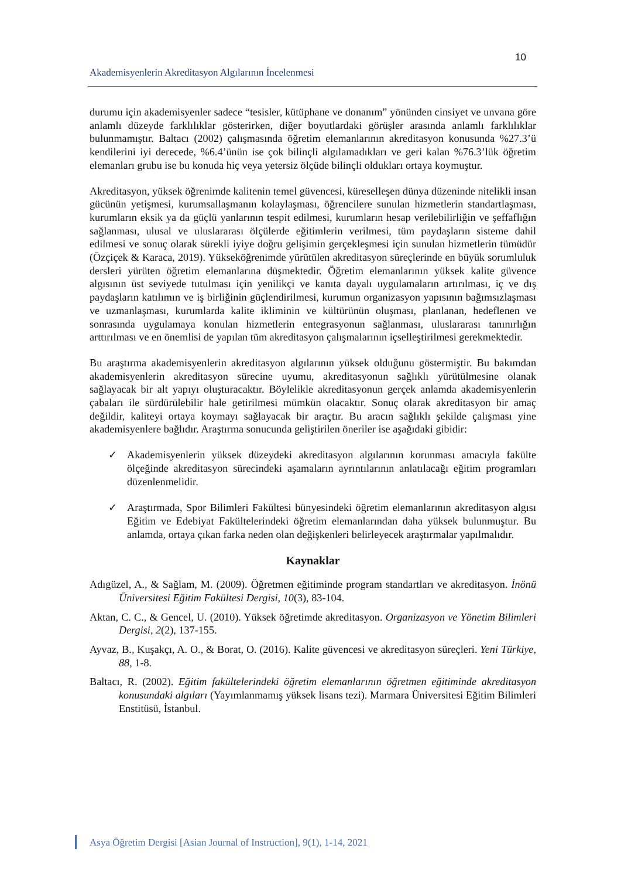10
Akademisyenlerin Akreditasyon Algılarının İncelenmesi
durumu için akademisyenler sadece “tesisler, kütüphane ve donanım” yönünden cinsiyet ve unvana göre anlamlı düzeyde farklılıklar gösterirken, diğer boyutlardaki görüşler arasında anlamlı farklılıklar bulunmamıştır. Baltacı (2002) çalışmasında öğretim elemanlarının akreditasyon konusunda %27.3’ü kendilerini iyi derecede, %6.4’ünün ise çok bilinçli algılamadıkları ve geri kalan %76.3’lük öğretim elemanları grubu ise bu konuda hiç veya yetersiz ölçüde bilinçli oldukları ortaya koymuştur.
Akreditasyon, yüksek öğrenimde kalitenin temel güvencesi, küreselleşen dünya düzeninde nitelikli insan gücünün yetişmesi, kurumsallaşmanın kolaylaşması, öğrencilere sunulan hizmetlerin standartlaşması, kurumların eksik ya da güçlü yanlarının tespit edilmesi, kurumların hesap verilebilirliğin ve şeffaflığın sağlanması, ulusal ve uluslararası ölçülerde eğitimlerin verilmesi, tüm paydaşların sisteme dahil edilmesi ve sonuç olarak sürekli iyiye doğru gelişimin gerçekleşmesi için sunulan hizmetlerin tümüdür (Özçiçek & Karaca, 2019). Yükseköğrenimde yürütülen akreditasyon süreçlerinde en büyük sorumluluk dersleri yürüten öğretim elemanlarına düşmektedir. Öğretim elemanlarının yüksek kalite güvence algısının üst seviyede tutulması için yenilikçi ve kanıta dayalı uygulamaların artırılması, iç ve dış paydaşların katılımın ve iş birliğinin güçlendirilmesi, kurumun organizasyon yapısının bağımsızlaşması ve uzmanlaşması, kurumlarda kalite ikliminin ve kültürünün oluşması, planlanan, hedeflenen ve sonrasında uygulamaya konulan hizmetlerin entegrasyonun sağlanması, uluslararası tanınırlığın arttırılması ve en önemlisi de yapılan tüm akreditasyon çalışmalarının içselleştirilmesi gerekmektedir.
Bu araştırma akademisyenlerin akreditasyon algılarının yüksek olduğunu göstermiştir. Bu bakımdan akademisyenlerin akreditasyon sürecine uyumu, akreditasyonun sağlıklı yürütülmesine olanak sağlayacak bir alt yapıyı oluşturacaktır. Böylelikle akreditasyonun gerçek anlamda akademisyenlerin çabaları ile sürdürülebilir hale getirilmesi mümkün olacaktır. Sonuç olarak akreditasyon bir amaç değildir, kaliteyi ortaya koymayı sağlayacak bir araçtır. Bu aracın sağlıklı şekilde çalışması yine akademisyenlere bağlıdır. Araştırma sonucunda geliştirilen öneriler ise aşağıdaki gibidir:
✓ Akademisyenlerin yüksek düzeydeki akreditasyon algılarının korunması amacıyla fakülte ölçeğinde akreditasyon sürecindeki aşamaların ayrıntılarının anlatılacağı eğitim programları düzenlenmelidir.
✓ Araştırmada, Spor Bilimleri Fakültesi bünyesindeki öğretim elemanlarının akreditasyon algısı Eğitim ve Edebiyat Fakültelerindeki öğretim elemanlarından daha yüksek bulunmuştur. Bu anlamda, ortaya çıkan farka neden olan değişkenleri belirleyecek araştırmalar yapılmalıdır.
Kaynaklar
Adıgüzel, A., & Sağlam, M. (2009). Öğretmen eğitiminde program standartları ve akreditasyon. İnönü Üniversitesi Eğitim Fakültesi Dergisi, 10(3), 83-104.
Aktan, C. C., & Gencel, U. (2010). Yüksek öğretimde akreditasyon. Organizasyon ve Yönetim Bilimleri Dergisi, 2(2), 137-155.
Ayvaz, B., Kuşakçı, A. O., & Borat, O. (2016). Kalite güvencesi ve akreditasyon süreçleri. Yeni Türkiye, 88, 1-8.
Baltacı, R. (2002). Eğitim fakültelerindeki öğretim elemanlarının öğretmen eğitiminde akreditasyon konusundaki algıları (Yayımlanmamış yüksek lisans tezi). Marmara Üniversitesi Eğitim Bilimleri Enstitüsü, İstanbul.
Asya Öğretim Dergisi [Asian Journal of Instruction], 9(1), 1-14, 2021